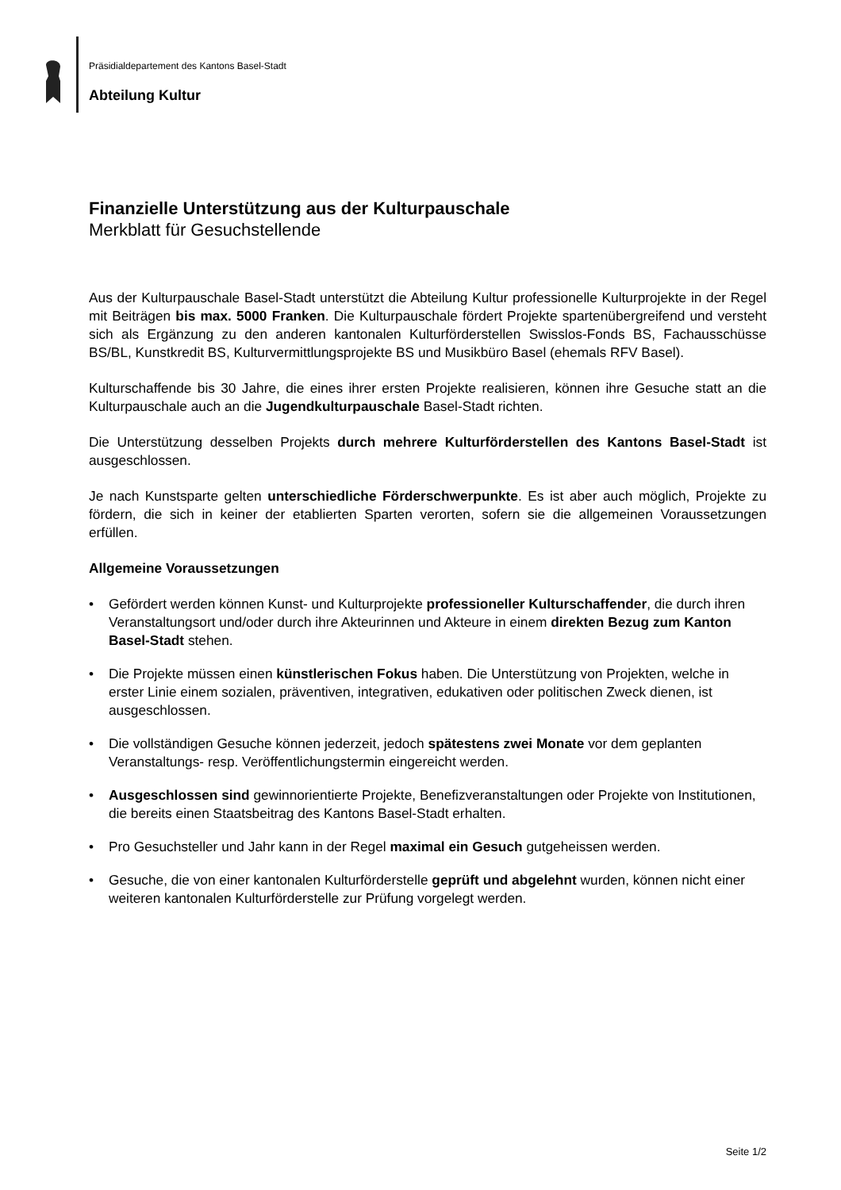Präsidialdepartement des Kantons Basel-Stadt
Abteilung Kultur
Finanzielle Unterstützung aus der Kulturpauschale
Merkblatt für Gesuchstellende
Aus der Kulturpauschale Basel-Stadt unterstützt die Abteilung Kultur professionelle Kulturprojekte in der Regel mit Beiträgen bis max. 5000 Franken. Die Kulturpauschale fördert Projekte spartenübergreifend und versteht sich als Ergänzung zu den anderen kantonalen Kulturförderstellen Swisslos-Fonds BS, Fachausschüsse BS/BL, Kunstkredit BS, Kulturvermittlungsprojekte BS und Musikbüro Basel (ehemals RFV Basel).
Kulturschaffende bis 30 Jahre, die eines ihrer ersten Projekte realisieren, können ihre Gesuche statt an die Kulturpauschale auch an die Jugendkulturpauschale Basel-Stadt richten.
Die Unterstützung desselben Projekts durch mehrere Kulturförderstellen des Kantons Basel-Stadt ist ausgeschlossen.
Je nach Kunstsparte gelten unterschiedliche Förderschwerpunkte. Es ist aber auch möglich, Projekte zu fördern, die sich in keiner der etablierten Sparten verorten, sofern sie die allgemeinen Voraussetzungen erfüllen.
Allgemeine Voraussetzungen
• Gefördert werden können Kunst- und Kulturprojekte professioneller Kulturschaffender, die durch ihren Veranstaltungsort und/oder durch ihre Akteurinnen und Akteure in einem direkten Bezug zum Kanton Basel-Stadt stehen.
• Die Projekte müssen einen künstlerischen Fokus haben. Die Unterstützung von Projekten, welche in erster Linie einem sozialen, präventiven, integrativen, edukativen oder politischen Zweck dienen, ist ausgeschlossen.
• Die vollständigen Gesuche können jederzeit, jedoch spätestens zwei Monate vor dem geplanten Veranstaltungs- resp. Veröffentlichungstermin eingereicht werden.
• Ausgeschlossen sind gewinnorientierte Projekte, Benefizveranstaltungen oder Projekte von Institutionen, die bereits einen Staatsbeitrag des Kantons Basel-Stadt erhalten.
• Pro Gesuchsteller und Jahr kann in der Regel maximal ein Gesuch gutgeheissen werden.
• Gesuche, die von einer kantonalen Kulturförderstelle geprüft und abgelehnt wurden, können nicht einer weiteren kantonalen Kulturförderstelle zur Prüfung vorgelegt werden.
Seite 1/2